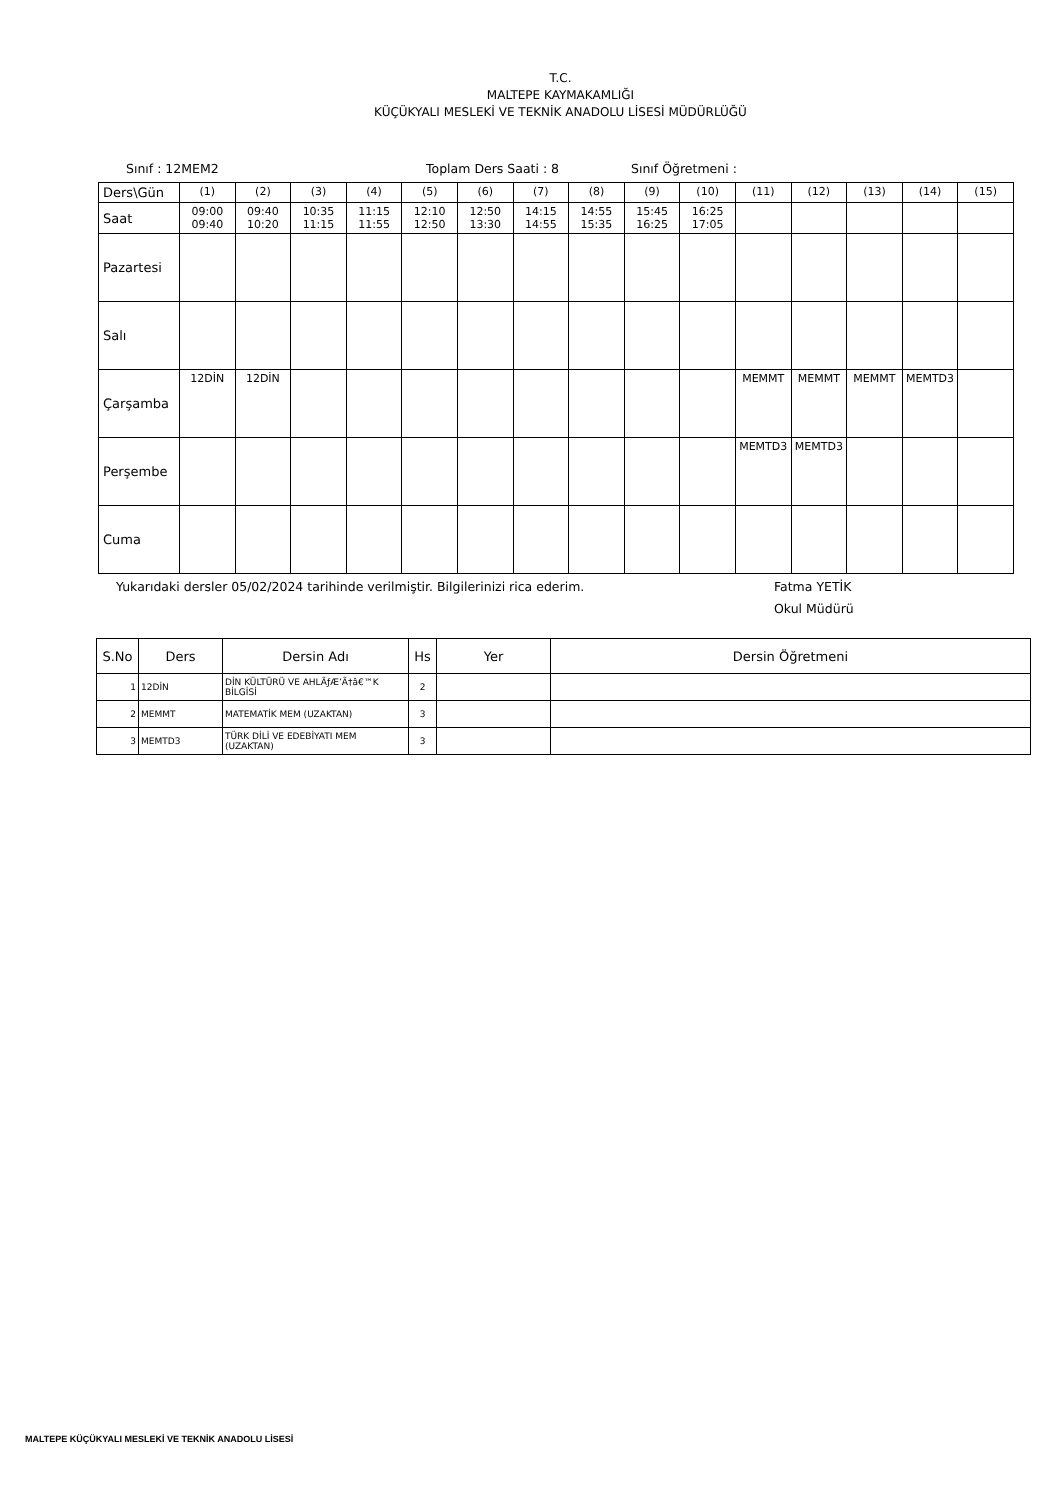T.C.
MALTEPE KAYMAKAMLIĞI
KÜÇÜKYALI MESLEKİ VE TEKNİK ANADOLU LİSESİ MÜDÜRLÜĞÜ
Sınıf : 12MEM2 Toplam Ders Saati : 8 Sınıf Öğretmeni :
| Ders\Gün | (1) | (2) | (3) | (4) | (5) | (6) | (7) | (8) | (9) | (10) | (11) | (12) | (13) | (14) | (15) |
| Saat | 09:00 09:40 | 09:40 10:20 | 10:35 11:15 | 11:15 11:55 | 12:10 12:50 | 12:50 13:30 | 14:15 14:55 | 14:55 15:35 | 15:45 16:25 | 16:25 17:05 | | | | | |
| Pazartesi | | | | | | | | | | | | | | | |
| Salı | | | | | | | | | | | | | | | |
| Çarşamba | 12DİN | 12DİN | | | | | | | | | MEMMT | MEMMT | MEMMT | MEMTD3 | |
| Perşembe | | | | | | | | | | | MEMTD3 | MEMTD3 | | | |
| Cuma | | | | | | | | | | | | | | | |
Yukarıdaki dersler 05/02/2024 tarihinde verilmiştir. Bilgilerinizi rica ederim. Fatma YETİK
Okul Müdürü
| S.No | Ders | Dersin Adı | Hs | Yer | Dersin Öğretmeni |
| --- | --- | --- | --- | --- | --- |
| 1 | 12DİN | DİN KÜLTÜRÜ VE AHLÃƒÆ’Ã†â€™K BİLGİSİ | 2 | | |
| 2 | MEMMT | MATEMATİK MEM (UZAKTAN) | 3 | | |
| 3 | MEMTD3 | TÜRK DİLİ VE EDEBİYATI MEM (UZAKTAN) | 3 | | |
MALTEPE KÜÇÜKYALI MESLEKİ VE TEKNİK ANADOLU LİSESİ